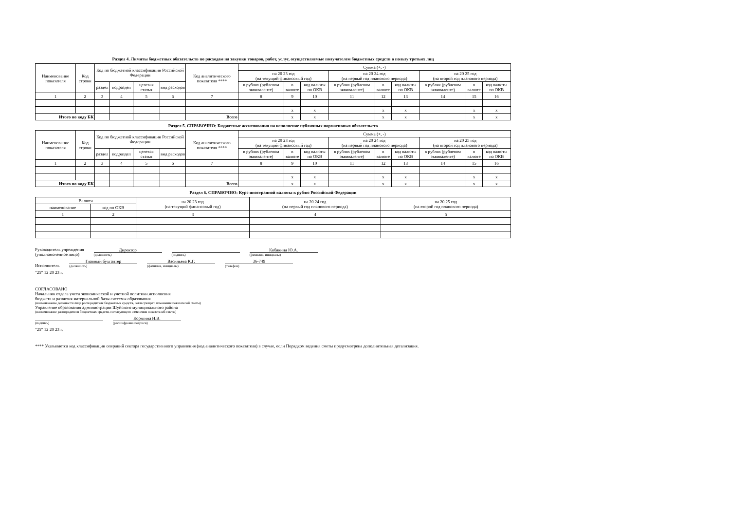Раздел 4. Лимиты бюджетных обязательств по расходам на закупки товаров, работ, услуг, осуществляемые получателем бюджетных средств в пользу третьих лиц
| Наименование показателя | Код строки | Код по бюджетной классификации Российской Федерации | | | | Код аналитического показателя **** | Сумма (+, -) | | | | | | | | |
| --- | --- | --- | --- | --- | --- | --- | --- | --- | --- | --- | --- | --- | --- | --- | --- |
| | | | | | | | на 20 23 год (на текущий финансовый год) | | | на 20 24 год (на первый год планового периода) | | | на 20 25 год (на второй год планового периода) | | |
| | | раздел | подраздел | целевая статья | вид расходов | | в рублях (рублевом эквиваленте) | в валюте | код валюты по ОКВ | в рублях (рублевом эквиваленте) | в валюте | код валюты по ОКВ | в рублях (рублевом эквиваленте) | в валюте | код валюты по ОКВ |
| 1 | 2 | 3 | 4 | 5 | 6 | 7 | 8 | 9 | 10 | 11 | 12 | 13 | 14 | 15 | 16 |
| | | | | | | | | x | x | | x | x | | x | x |
| Итого по коду БК | | | | | | Всего | | x | x | | x | x | | x | x |
Раздел 5. СПРАВОЧНО: Бюджетные ассигнования на исполнение публичных нормативных обязательств
| Наименование показателя | Код строки | Код по бюджетной классификации Российской Федерации | | | | Код аналитического показателя **** | Сумма (+, -) | | | | | | | | |
| --- | --- | --- | --- | --- | --- | --- | --- | --- | --- | --- | --- | --- | --- | --- | --- |
| | | | | | | | на 20 23 год (на текущий финансовый год) | | | на 20 24 год (на первый год планового периода) | | | на 20 25 год (на второй год планового периода) | | |
| | | раздел | подраздел | целевая статья | вид расходов | | в рублях (рублевом эквиваленте) | в валюте | код валюты по ОКВ | в рублях (рублевом эквиваленте) | в валюте | код валюты по ОКВ | в рублях (рублевом эквиваленте) | в валюте | код валюты по ОКВ |
| 1 | 2 | 3 | 4 | 5 | 6 | 7 | 8 | 9 | 10 | 11 | 12 | 13 | 14 | 15 | 16 |
| | | | | | | | | x | x | | x | x | | x | x |
| Итого по коду БК | | | | | | Всего | | x | x | | x | x | | x | x |
Раздел 6. СПРАВОЧНО: Курс иностранной валюты к рублю Российской Федерации
| Валюта | | на 20 23 год (на текущий финансовый год) | на 20 24 год (на первый год планового периода) | на 20 25 год (на второй год планового периода) |
| --- | --- | --- | --- | --- |
| наименование | код по ОКВ | | | |
| 1 | 2 | 3 | 4 | 5 |
Руководитель учреждения
(уполномоченное лицо)
Директор
(должность)
(подпись)
Кобякина Ю.А.
(фамилия, инициалы)
Исполнитель
Главный бухгалтер
(должность)
Васильева К.Г.
(фамилия, инициалы)
36-749
(телефон)
"25" 12 20 23 г.
СОГЛАСОВАНО
Начальник отдела учета экономической и учетной политики.исполнения
бюджета и развития материальной базы системы образования
(наименование должности лица распорядителя бюджетных средств, согласующего изменения показателей сметы)
Управление образования администрации Шуйского муниципального района
(наименование распорядителя бюджетных средств, согласующего изменения показателей сметы)
(подпись)
Корягина Н.В.
(расшифровка подписи)
"25" 12 20 23 г.
**** Указывается код классификации операций сектора государственного управления (код аналитического показателя) в случае, если Порядком ведения сметы предусмотрена дополнительная детализация.